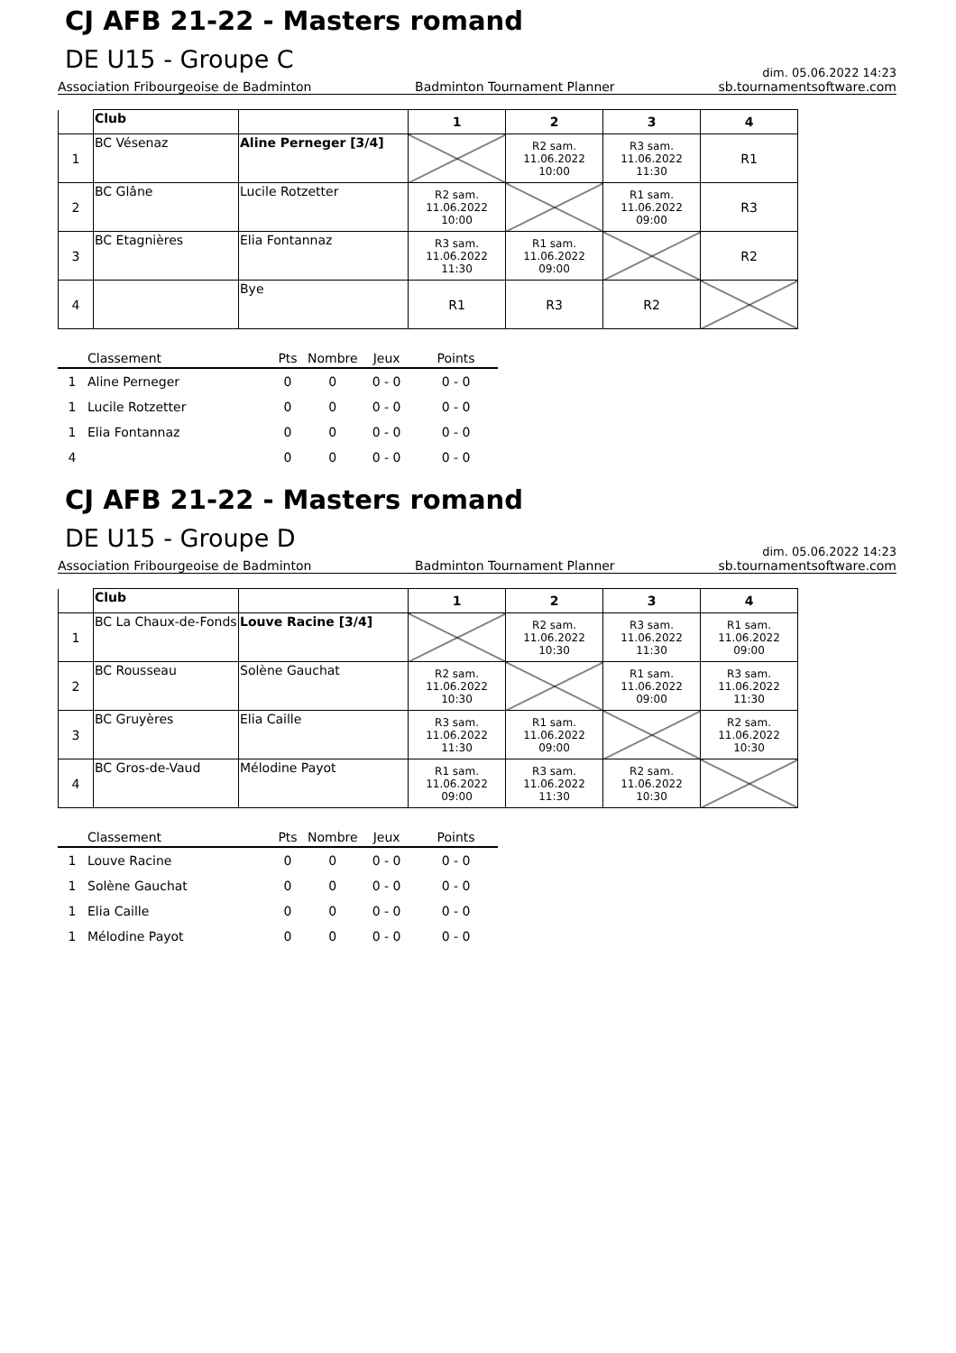CJ AFB 21-22 - Masters romand
DE U15 - Groupe C
dim. 05.06.2022 14:23
Association Fribourgeoise de Badminton Badminton Tournament Planner sb.tournamentsoftware.com
| | Club | | 1 | 2 | 3 | 4 |
| --- | --- | --- | --- | --- | --- | --- |
| 1 | BC Vésenaz | Aline Perneger [3/4] | | R2 sam. 11.06.2022 10:00 | R3 sam. 11.06.2022 11:30 | R1 |
| 2 | BC Glâne | Lucile Rotzetter | R2 sam. 11.06.2022 10:00 | | R1 sam. 11.06.2022 09:00 | R3 |
| 3 | BC Etagnières | Elia Fontannaz | R3 sam. 11.06.2022 11:30 | R1 sam. 11.06.2022 09:00 | | R2 |
| 4 | | Bye | R1 | R3 | R2 | |
| | Classement | Pts | Nombre | Jeux | Points |
| --- | --- | --- | --- | --- | --- |
| 1 | Aline Perneger | 0 | 0 | 0 - 0 | 0 - 0 |
| 1 | Lucile Rotzetter | 0 | 0 | 0 - 0 | 0 - 0 |
| 1 | Elia Fontannaz | 0 | 0 | 0 - 0 | 0 - 0 |
| 4 | | 0 | 0 | 0 - 0 | 0 - 0 |
CJ AFB 21-22 - Masters romand
DE U15 - Groupe D
dim. 05.06.2022 14:23
Association Fribourgeoise de Badminton Badminton Tournament Planner sb.tournamentsoftware.com
| | Club | | 1 | 2 | 3 | 4 |
| --- | --- | --- | --- | --- | --- | --- |
| 1 | BC La Chaux-de-Fonds | Louve Racine [3/4] | | R2 sam. 11.06.2022 10:30 | R3 sam. 11.06.2022 11:30 | R1 sam. 11.06.2022 09:00 |
| 2 | BC Rousseau | Solène Gauchat | R2 sam. 11.06.2022 10:30 | | R1 sam. 11.06.2022 09:00 | R3 sam. 11.06.2022 11:30 |
| 3 | BC Gruyères | Elia Caille | R3 sam. 11.06.2022 11:30 | R1 sam. 11.06.2022 09:00 | | R2 sam. 11.06.2022 10:30 |
| 4 | BC Gros-de-Vaud | Mélodine Payot | R1 sam. 11.06.2022 09:00 | R3 sam. 11.06.2022 11:30 | R2 sam. 11.06.2022 10:30 | |
| | Classement | Pts | Nombre | Jeux | Points |
| --- | --- | --- | --- | --- | --- |
| 1 | Louve Racine | 0 | 0 | 0 - 0 | 0 - 0 |
| 1 | Solène Gauchat | 0 | 0 | 0 - 0 | 0 - 0 |
| 1 | Elia Caille | 0 | 0 | 0 - 0 | 0 - 0 |
| 1 | Mélodine Payot | 0 | 0 | 0 - 0 | 0 - 0 |